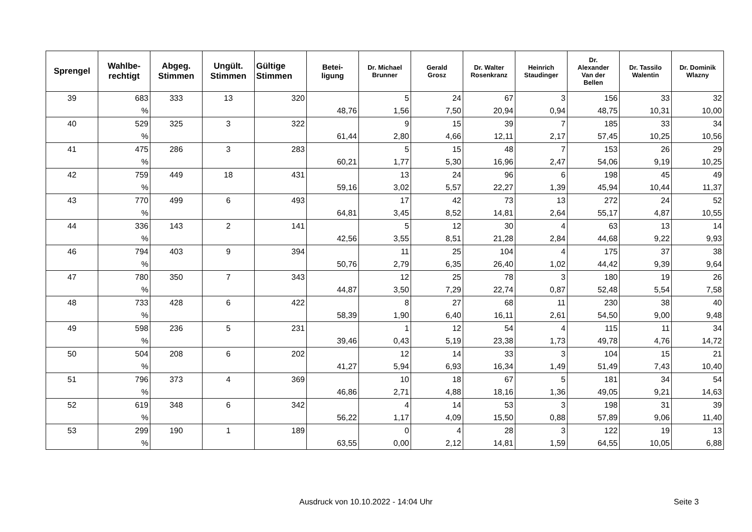| Sprengel | Wahlbe- rechtigt | Abgeg. Stimmen | Ungült. Stimmen | Gültige Stimmen | Betei- ligung | Dr. Michael Brunner | Gerald Grosz | Dr. Walter Rosenkranz | Heinrich Staudinger | Dr. Alexander Van der Bellen | Dr. Tassilo Walentin | Dr. Dominik Wlazny |
| --- | --- | --- | --- | --- | --- | --- | --- | --- | --- | --- | --- | --- |
| 39 | 683 | 333 | 13 | 320 | | 5 | 24 | 67 | 3 | 156 | 33 | 32 |
| | % | | | | 48,76 | 1,56 | 7,50 | 20,94 | 0,94 | 48,75 | 10,31 | 10,00 |
| 40 | 529 | 325 | 3 | 322 | | 9 | 15 | 39 | 7 | 185 | 33 | 34 |
| | % | | | | 61,44 | 2,80 | 4,66 | 12,11 | 2,17 | 57,45 | 10,25 | 10,56 |
| 41 | 475 | 286 | 3 | 283 | | 5 | 15 | 48 | 7 | 153 | 26 | 29 |
| | % | | | | 60,21 | 1,77 | 5,30 | 16,96 | 2,47 | 54,06 | 9,19 | 10,25 |
| 42 | 759 | 449 | 18 | 431 | | 13 | 24 | 96 | 6 | 198 | 45 | 49 |
| | % | | | | 59,16 | 3,02 | 5,57 | 22,27 | 1,39 | 45,94 | 10,44 | 11,37 |
| 43 | 770 | 499 | 6 | 493 | | 17 | 42 | 73 | 13 | 272 | 24 | 52 |
| | % | | | | 64,81 | 3,45 | 8,52 | 14,81 | 2,64 | 55,17 | 4,87 | 10,55 |
| 44 | 336 | 143 | 2 | 141 | | 5 | 12 | 30 | 4 | 63 | 13 | 14 |
| | % | | | | 42,56 | 3,55 | 8,51 | 21,28 | 2,84 | 44,68 | 9,22 | 9,93 |
| 46 | 794 | 403 | 9 | 394 | | 11 | 25 | 104 | 4 | 175 | 37 | 38 |
| | % | | | | 50,76 | 2,79 | 6,35 | 26,40 | 1,02 | 44,42 | 9,39 | 9,64 |
| 47 | 780 | 350 | 7 | 343 | | 12 | 25 | 78 | 3 | 180 | 19 | 26 |
| | % | | | | 44,87 | 3,50 | 7,29 | 22,74 | 0,87 | 52,48 | 5,54 | 7,58 |
| 48 | 733 | 428 | 6 | 422 | | 8 | 27 | 68 | 11 | 230 | 38 | 40 |
| | % | | | | 58,39 | 1,90 | 6,40 | 16,11 | 2,61 | 54,50 | 9,00 | 9,48 |
| 49 | 598 | 236 | 5 | 231 | | 1 | 12 | 54 | 4 | 115 | 11 | 34 |
| | % | | | | 39,46 | 0,43 | 5,19 | 23,38 | 1,73 | 49,78 | 4,76 | 14,72 |
| 50 | 504 | 208 | 6 | 202 | | 12 | 14 | 33 | 3 | 104 | 15 | 21 |
| | % | | | | 41,27 | 5,94 | 6,93 | 16,34 | 1,49 | 51,49 | 7,43 | 10,40 |
| 51 | 796 | 373 | 4 | 369 | | 10 | 18 | 67 | 5 | 181 | 34 | 54 |
| | % | | | | 46,86 | 2,71 | 4,88 | 18,16 | 1,36 | 49,05 | 9,21 | 14,63 |
| 52 | 619 | 348 | 6 | 342 | | 4 | 14 | 53 | 3 | 198 | 31 | 39 |
| | % | | | | 56,22 | 1,17 | 4,09 | 15,50 | 0,88 | 57,89 | 9,06 | 11,40 |
| 53 | 299 | 190 | 1 | 189 | | 0 | 4 | 28 | 3 | 122 | 19 | 13 |
| | % | | | | 63,55 | 0,00 | 2,12 | 14,81 | 1,59 | 64,55 | 10,05 | 6,88 |
Ausdruck von 10.10.2022 - 14:04 Uhr Seite 3